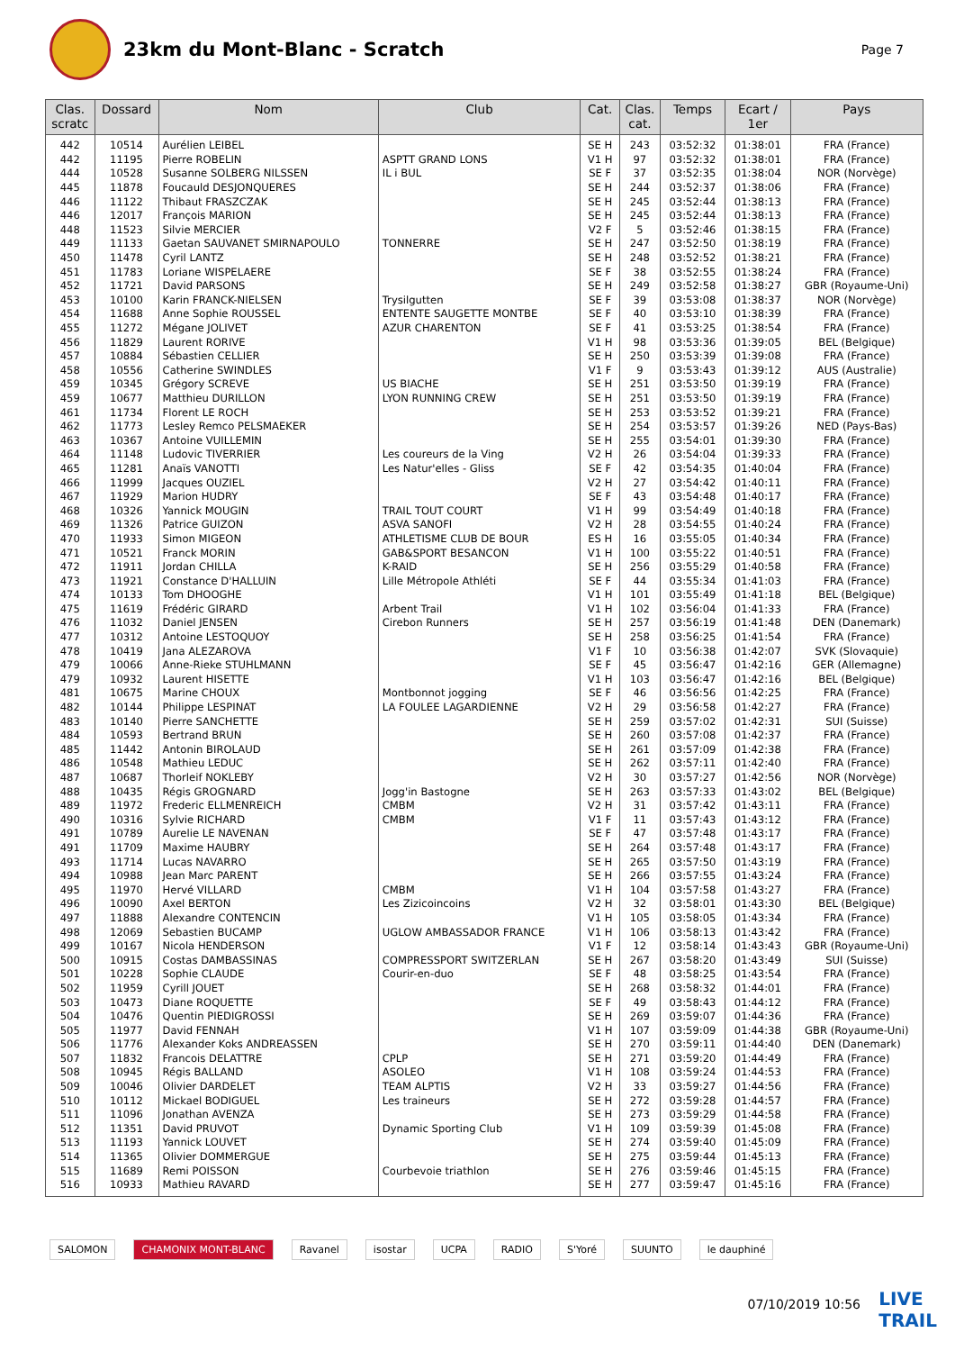23km du Mont-Blanc - Scratch
Page 7
| Clas. scratc | Dossard | Nom | Club | Cat. | Clas. cat. | Temps | Ecart / 1er | Pays |
| --- | --- | --- | --- | --- | --- | --- | --- | --- |
| 442 | 10514 | Aurélien LEIBEL | | SE H | 243 | 03:52:32 | 01:38:01 | FRA (France) |
| 442 | 11195 | Pierre ROBELIN | ASPTT GRAND LONS | V1 H | 97 | 03:52:32 | 01:38:01 | FRA (France) |
| 444 | 10528 | Susanne SOLBERG NILSSEN | IL i BUL | SE F | 37 | 03:52:35 | 01:38:04 | NOR (Norvège) |
| 445 | 11878 | Foucauld DESJONQUERES | | SE H | 244 | 03:52:37 | 01:38:06 | FRA (France) |
| 446 | 11122 | Thibaut FRASZCZAK | | SE H | 245 | 03:52:44 | 01:38:13 | FRA (France) |
| 446 | 12017 | François MARION | | SE H | 245 | 03:52:44 | 01:38:13 | FRA (France) |
| 448 | 11523 | Silvie MERCIER | | V2 F | 5 | 03:52:46 | 01:38:15 | FRA (France) |
| 449 | 11133 | Gaetan SAUVANET SMIRNAPOULO | TONNERRE | SE H | 247 | 03:52:50 | 01:38:19 | FRA (France) |
| 450 | 11478 | Cyril LANTZ | | SE H | 248 | 03:52:52 | 01:38:21 | FRA (France) |
| 451 | 11783 | Loriane WISPELAERE | | SE F | 38 | 03:52:55 | 01:38:24 | FRA (France) |
| 452 | 11721 | David PARSONS | | SE H | 249 | 03:52:58 | 01:38:27 | GBR (Royaume-Uni) |
| 453 | 10100 | Karin FRANCK-NIELSEN | Trysilgutten | SE F | 39 | 03:53:08 | 01:38:37 | NOR (Norvège) |
| 454 | 11688 | Anne Sophie ROUSSEL | ENTENTE SAUGETTE MONTBE | SE F | 40 | 03:53:10 | 01:38:39 | FRA (France) |
| 455 | 11272 | Mégane JOLIVET | AZUR CHARENTON | SE F | 41 | 03:53:25 | 01:38:54 | FRA (France) |
| 456 | 11829 | Laurent RORIVE | | V1 H | 98 | 03:53:36 | 01:39:05 | BEL (Belgique) |
| 457 | 10884 | Sébastien CELLIER | | SE H | 250 | 03:53:39 | 01:39:08 | FRA (France) |
| 458 | 10556 | Catherine SWINDLES | | V1 F | 9 | 03:53:43 | 01:39:12 | AUS (Australie) |
| 459 | 10345 | Grégory SCREVE | US BIACHE | SE H | 251 | 03:53:50 | 01:39:19 | FRA (France) |
| 459 | 10677 | Matthieu DURILLON | LYON RUNNING CREW | SE H | 251 | 03:53:50 | 01:39:19 | FRA (France) |
| 461 | 11734 | Florent LE ROCH | | SE H | 253 | 03:53:52 | 01:39:21 | FRA (France) |
| 462 | 11773 | Lesley Remco PELSMAEKER | | SE H | 254 | 03:53:57 | 01:39:26 | NED (Pays-Bas) |
| 463 | 10367 | Antoine VUILLEMIN | | SE H | 255 | 03:54:01 | 01:39:30 | FRA (France) |
| 464 | 11148 | Ludovic TIVERRIER | Les coureurs de la Ving | V2 H | 26 | 03:54:04 | 01:39:33 | FRA (France) |
| 465 | 11281 | Anaïs VANOTTI | Les Natur'elles - Gliss | SE F | 42 | 03:54:35 | 01:40:04 | FRA (France) |
| 466 | 11999 | Jacques OUZIEL | | V2 H | 27 | 03:54:42 | 01:40:11 | FRA (France) |
| 467 | 11929 | Marion HUDRY | | SE F | 43 | 03:54:48 | 01:40:17 | FRA (France) |
| 468 | 10326 | Yannick MOUGIN | TRAIL TOUT COURT | V1 H | 99 | 03:54:49 | 01:40:18 | FRA (France) |
| 469 | 11326 | Patrice GUIZON | ASVA SANOFI | V2 H | 28 | 03:54:55 | 01:40:24 | FRA (France) |
| 470 | 11933 | Simon MIGEON | ATHLETISME CLUB DE BOUR | ES H | 16 | 03:55:05 | 01:40:34 | FRA (France) |
| 471 | 10521 | Franck MORIN | GAB&SPORT BESANCON | V1 H | 100 | 03:55:22 | 01:40:51 | FRA (France) |
| 472 | 11911 | Jordan CHILLA | K-RAID | SE H | 256 | 03:55:29 | 01:40:58 | FRA (France) |
| 473 | 11921 | Constance D'HALLUIN | Lille Métropole Athléti | SE F | 44 | 03:55:34 | 01:41:03 | FRA (France) |
| 474 | 10133 | Tom DHOOGHE | | V1 H | 101 | 03:55:49 | 01:41:18 | BEL (Belgique) |
| 475 | 11619 | Frédéric GIRARD | Arbent Trail | V1 H | 102 | 03:56:04 | 01:41:33 | FRA (France) |
| 476 | 11032 | Daniel JENSEN | Cirebon Runners | SE H | 257 | 03:56:19 | 01:41:48 | DEN (Danemark) |
| 477 | 10312 | Antoine LESTOQUOY | | SE H | 258 | 03:56:25 | 01:41:54 | FRA (France) |
| 478 | 10419 | Jana ALEZAROVA | | V1 F | 10 | 03:56:38 | 01:42:07 | SVK (Slovaquie) |
| 479 | 10066 | Anne-Rieke STUHLMANN | | SE F | 45 | 03:56:47 | 01:42:16 | GER (Allemagne) |
| 479 | 10932 | Laurent HISETTE | | V1 H | 103 | 03:56:47 | 01:42:16 | BEL (Belgique) |
| 481 | 10675 | Marine CHOUX | Montbonnot jogging | SE F | 46 | 03:56:56 | 01:42:25 | FRA (France) |
| 482 | 10144 | Philippe LESPINAT | LA FOULEE LAGARDIENNE | V2 H | 29 | 03:56:58 | 01:42:27 | FRA (France) |
| 483 | 10140 | Pierre SANCHETTE | | SE H | 259 | 03:57:02 | 01:42:31 | SUI (Suisse) |
| 484 | 10593 | Bertrand BRUN | | SE H | 260 | 03:57:08 | 01:42:37 | FRA (France) |
| 485 | 11442 | Antonin BIROLAUD | | SE H | 261 | 03:57:09 | 01:42:38 | FRA (France) |
| 486 | 10548 | Mathieu LEDUC | | SE H | 262 | 03:57:11 | 01:42:40 | FRA (France) |
| 487 | 10687 | Thorleif NOKLEBY | | V2 H | 30 | 03:57:27 | 01:42:56 | NOR (Norvège) |
| 488 | 10435 | Régis GROGNARD | Jogg'in Bastogne | SE H | 263 | 03:57:33 | 01:43:02 | BEL (Belgique) |
| 489 | 11972 | Frederic ELLMENREICH | CMBM | V2 H | 31 | 03:57:42 | 01:43:11 | FRA (France) |
| 490 | 10316 | Sylvie RICHARD | CMBM | V1 F | 11 | 03:57:43 | 01:43:12 | FRA (France) |
| 491 | 10789 | Aurelie LE NAVENAN | | SE F | 47 | 03:57:48 | 01:43:17 | FRA (France) |
| 491 | 11709 | Maxime HAUBRY | | SE H | 264 | 03:57:48 | 01:43:17 | FRA (France) |
| 493 | 11714 | Lucas NAVARRO | | SE H | 265 | 03:57:50 | 01:43:19 | FRA (France) |
| 494 | 10988 | Jean Marc PARENT | | SE H | 266 | 03:57:55 | 01:43:24 | FRA (France) |
| 495 | 11970 | Hervé VILLARD | CMBM | V1 H | 104 | 03:57:58 | 01:43:27 | FRA (France) |
| 496 | 10090 | Axel BERTON | Les Zizicoincoins | V2 H | 32 | 03:58:01 | 01:43:30 | BEL (Belgique) |
| 497 | 11888 | Alexandre CONTENCIN | | V1 H | 105 | 03:58:05 | 01:43:34 | FRA (France) |
| 498 | 12069 | Sebastien BUCAMP | UGLOW AMBASSADOR FRANCE | V1 H | 106 | 03:58:13 | 01:43:42 | FRA (France) |
| 499 | 10167 | Nicola HENDERSON | | V1 F | 12 | 03:58:14 | 01:43:43 | GBR (Royaume-Uni) |
| 500 | 10915 | Costas DAMBASSINAS | COMPRESSPORT SWITZERLAN | SE H | 267 | 03:58:20 | 01:43:49 | SUI (Suisse) |
| 501 | 10228 | Sophie CLAUDE | Courir-en-duo | SE F | 48 | 03:58:25 | 01:43:54 | FRA (France) |
| 502 | 11959 | Cyrill JOUET | | SE H | 268 | 03:58:32 | 01:44:01 | FRA (France) |
| 503 | 10473 | Diane ROQUETTE | | SE F | 49 | 03:58:43 | 01:44:12 | FRA (France) |
| 504 | 10476 | Quentin PIEDIGROSSI | | SE H | 269 | 03:59:07 | 01:44:36 | FRA (France) |
| 505 | 11977 | David FENNAH | | V1 H | 107 | 03:59:09 | 01:44:38 | GBR (Royaume-Uni) |
| 506 | 11776 | Alexander Koks ANDREASSEN | | SE H | 270 | 03:59:11 | 01:44:40 | DEN (Danemark) |
| 507 | 11832 | Francois DELATTRE | CPLP | SE H | 271 | 03:59:20 | 01:44:49 | FRA (France) |
| 508 | 10945 | Régis BALLAND | ASOLEO | V1 H | 108 | 03:59:24 | 01:44:53 | FRA (France) |
| 509 | 10046 | Olivier DARDELET | TEAM ALPTIS | V2 H | 33 | 03:59:27 | 01:44:56 | FRA (France) |
| 510 | 10112 | Mickael BODIGUEL | Les traineurs | SE H | 272 | 03:59:28 | 01:44:57 | FRA (France) |
| 511 | 11096 | Jonathan AVENZA | | SE H | 273 | 03:59:29 | 01:44:58 | FRA (France) |
| 512 | 11351 | David PRUVOT | Dynamic Sporting Club | V1 H | 109 | 03:59:39 | 01:45:08 | FRA (France) |
| 513 | 11193 | Yannick LOUVET | | SE H | 274 | 03:59:40 | 01:45:09 | FRA (France) |
| 514 | 11365 | Olivier DOMMERGUE | | SE H | 275 | 03:59:44 | 01:45:13 | FRA (France) |
| 515 | 11689 | Remi POISSON | Courbevoie triathlon | SE H | 276 | 03:59:46 | 01:45:15 | FRA (France) |
| 516 | 10933 | Mathieu RAVARD | | SE H | 277 | 03:59:47 | 01:45:16 | FRA (France) |
SALOMON CHAMONIX MONT-BLANC Ravanel isostar UCPA RADIO S'Yoré SUUNTO le dauphiné
07/10/2019 10:56
LIVE
TRAIL